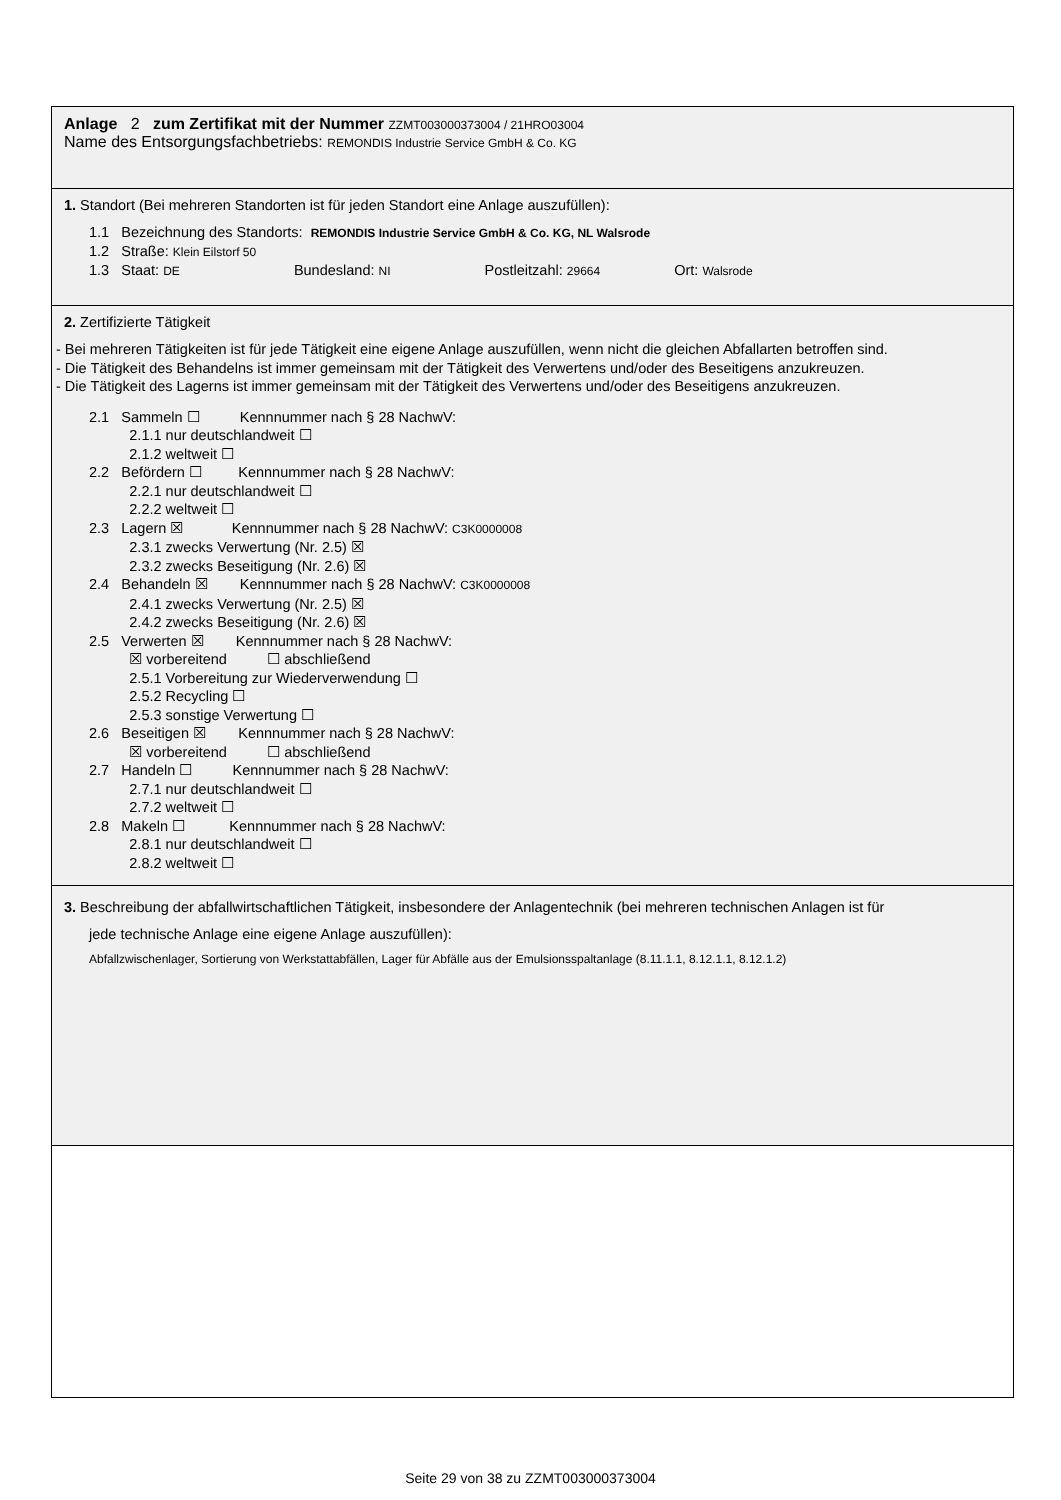Anlage 2 zum Zertifikat mit der Nummer ZZMT003000373004 / 21HRO03004
Name des Entsorgungsfachbetriebs: REMONDIS Industrie Service GmbH & Co. KG
1. Standort (Bei mehreren Standorten ist für jeden Standort eine Anlage auszufüllen):
1.1 Bezeichnung des Standorts: REMONDIS Industrie Service GmbH & Co. KG, NL Walsrode
1.2 Straße: Klein Eilstorf 50
1.3 Staat: DE Bundesland: NI Postleitzahl: 29664 Ort: Walsrode
2. Zertifizierte Tätigkeit
- Bei mehreren Tätigkeiten ist für jede Tätigkeit eine eigene Anlage auszufüllen, wenn nicht die gleichen Abfallarten betroffen sind.
- Die Tätigkeit des Behandelns ist immer gemeinsam mit der Tätigkeit des Verwertens und/oder des Beseitigens anzukreuzen.
- Die Tätigkeit des Lagerns ist immer gemeinsam mit der Tätigkeit des Verwertens und/oder des Beseitigens anzukreuzen.
2.1 Sammeln ☐ Kennnummer nach § 28 NachwV:
2.1.1 nur deutschlandweit ☐
2.1.2 weltweit ☐
2.2 Befördern ☐ Kennnummer nach § 28 NachwV:
2.2.1 nur deutschlandweit ☐
2.2.2 weltweit ☐
2.3 Lagern ☒ Kennnummer nach § 28 NachwV: C3K0000008
2.3.1 zwecks Verwertung (Nr. 2.5) ☒
2.3.2 zwecks Beseitigung (Nr. 2.6) ☒
2.4 Behandeln ☒ Kennnummer nach § 28 NachwV: C3K0000008
2.4.1 zwecks Verwertung (Nr. 2.5) ☒
2.4.2 zwecks Beseitigung (Nr. 2.6) ☒
2.5 Verwerten ☒ Kennnummer nach § 28 NachwV:
☒ vorbereitend ☐ abschließend
2.5.1 Vorbereitung zur Wiederverwendung ☐
2.5.2 Recycling ☐
2.5.3 sonstige Verwertung ☐
2.6 Beseitigen ☒ Kennnummer nach § 28 NachwV:
☒ vorbereitend ☐ abschließend
2.7 Handeln ☐ Kennnummer nach § 28 NachwV:
2.7.1 nur deutschlandweit ☐
2.7.2 weltweit ☐
2.8 Makeln ☐ Kennnummer nach § 28 NachwV:
2.8.1 nur deutschlandweit ☐
2.8.2 weltweit ☐
3. Beschreibung der abfallwirtschaftlichen Tätigkeit, insbesondere der Anlagentechnik (bei mehreren technischen Anlagen ist für
jede technische Anlage eine eigene Anlage auszufüllen):
Abfallzwischenlager, Sortierung von Werkstattabfällen, Lager für Abfälle aus der Emulsionsspaltanlage (8.11.1.1, 8.12.1.1, 8.12.1.2)
Seite 29 von 38 zu ZZMT003000373004